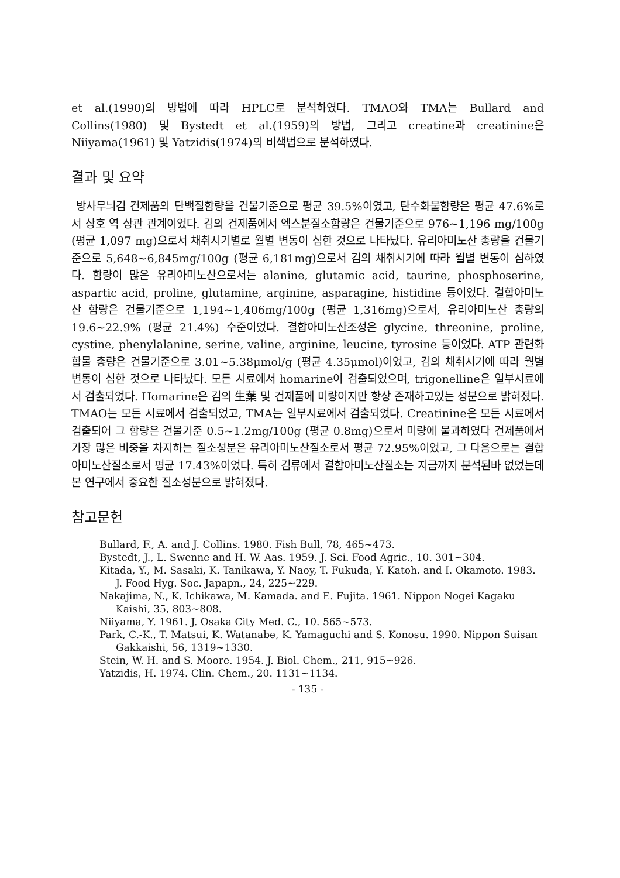et al.(1990)의 방법에 따라 HPLC로 분석하였다. TMAO와 TMA는 Bullard and Collins(1980) 및 Bystedt et al.(1959)의 방법, 그리고 creatine과 creatinine은 Niiyama(1961) 및 Yatzidis(1974)의 비색법으로 분석하였다.
결과 및 요약
방사무늬김 건제품의 단백질함량을 건물기준으로 평균 39.5%이였고, 탄수화물함량은 평균 47.6%로서 상호 역 상관 관계이었다. 김의 건제품에서 엑스분질소함량은 건물기준으로 976~1,196 mg/100g (평균 1,097 mg)으로서 채취시기별로 월별 변동이 심한 것으로 나타났다. 유리아미노산 총량을 건물기준으로 5,648~6,845mg/100g (평균 6,181mg)으로서 김의 채취시기에 따라 월별 변동이 심하였다. 함량이 많은 유리아미노산으로서는 alanine, glutamic acid, taurine, phosphoserine, aspartic acid, proline, glutamine, arginine, asparagine, histidine 등이었다. 결합아미노산 함량은 건물기준으로 1,194~1,406mg/100g (평균 1,316mg)으로서, 유리아미노산 총량의 19.6~22.9% (평균 21.4%) 수준이었다. 결합아미노산조성은 glycine, threonine, proline, cystine, phenylalanine, serine, valine, arginine, leucine, tyrosine 등이었다. ATP 관련화합물 총량은 건물기준으로 3.01~5.38μmol/g (평균 4.35μmol)이었고, 김의 채취시기에 따라 월별변동이 심한 것으로 나타났다. 모든 시료에서 homarine이 검출되었으며, trigonelline은 일부시료에서 검출되었다. Homarine은 김의 生葉 및 건제품에 미량이지만 항상 존재하고있는 성분으로 밝혀졌다. TMAO는 모든 시료에서 검출되었고, TMA는 일부시료에서 검출되었다. Creatinine은 모든 시료에서 검출되어 그 함량은 건물기준 0.5~1.2mg/100g (평균 0.8mg)으로서 미량에 불과하였다 건제품에서 가장 많은 비중을 차지하는 질소성분은 유리아미노산질소로서 평균 72.95%이었고, 그 다음으로는 결합아미노산질소로서 평균 17.43%이었다. 특히 김류에서 결합아미노산질소는 지금까지 분석된바 없었는데 본 연구에서 중요한 질소성분으로 밝혀졌다.
참고문헌
Bullard, F., A. and J. Collins. 1980. Fish Bull, 78, 465~473.
Bystedt, J., L. Swenne and H. W. Aas. 1959. J. Sci. Food Agric., 10. 301~304.
Kitada, Y., M. Sasaki, K. Tanikawa, Y. Naoy, T. Fukuda, Y. Katoh. and I. Okamoto. 1983. J. Food Hyg. Soc. Japapn., 24, 225~229.
Nakajima, N., K. Ichikawa, M. Kamada. and E. Fujita. 1961. Nippon Nogei Kagaku Kaishi, 35, 803~808.
Niiyama, Y. 1961. J. Osaka City Med. C., 10. 565~573.
Park, C.-K., T. Matsui, K. Watanabe, K. Yamaguchi and S. Konosu. 1990. Nippon Suisan Gakkaishi, 56, 1319~1330.
Stein, W. H. and S. Moore. 1954. J. Biol. Chem., 211, 915~926.
Yatzidis, H. 1974. Clin. Chem., 20. 1131~1134.
- 135 -